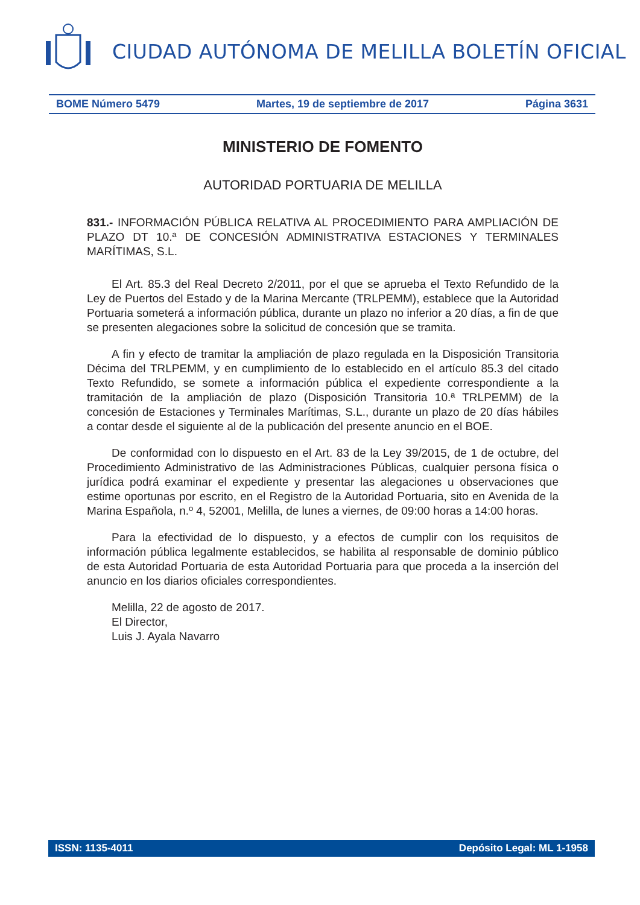CIUDAD AUTÓNOMA DE MELILLA BOLETÍN OFICIAL
BOME Número 5479 Martes, 19 de septiembre de 2017 Página 3631
MINISTERIO DE FOMENTO
AUTORIDAD PORTUARIA DE MELILLA
831.- INFORMACIÓN PÚBLICA RELATIVA AL PROCEDIMIENTO PARA AMPLIACIÓN DE PLAZO DT 10.ª DE CONCESIÓN ADMINISTRATIVA ESTACIONES Y TERMINALES MARÍTIMAS, S.L.
El Art. 85.3 del Real Decreto 2/2011, por el que se aprueba el Texto Refundido de la Ley de Puertos del Estado y de la Marina Mercante (TRLPEMM), establece que la Autoridad Portuaria someterá a información pública, durante un plazo no inferior a 20 días, a fin de que se presenten alegaciones sobre la solicitud de concesión que se tramita.
A fin y efecto de tramitar la ampliación de plazo regulada en la Disposición Transitoria Décima del TRLPEMM, y en cumplimiento de lo establecido en el artículo 85.3 del citado Texto Refundido, se somete a información pública el expediente correspondiente a la tramitación de la ampliación de plazo (Disposición Transitoria 10.ª TRLPEMM) de la concesión de Estaciones y Terminales Marítimas, S.L., durante un plazo de 20 días hábiles a contar desde el siguiente al de la publicación del presente anuncio en el BOE.
De conformidad con lo dispuesto en el Art. 83 de la Ley 39/2015, de 1 de octubre, del Procedimiento Administrativo de las Administraciones Públicas, cualquier persona física o jurídica podrá examinar el expediente y presentar las alegaciones u observaciones que estime oportunas por escrito, en el Registro de la Autoridad Portuaria, sito en Avenida de la Marina Española, n.º 4, 52001, Melilla, de lunes a viernes, de 09:00 horas a 14:00 horas.
Para la efectividad de lo dispuesto, y a efectos de cumplir con los requisitos de información pública legalmente establecidos, se habilita al responsable de dominio público de esta Autoridad Portuaria de esta Autoridad Portuaria para que proceda a la inserción del anuncio en los diarios oficiales correspondientes.
Melilla, 22 de agosto de 2017.
El Director,
Luis J. Ayala Navarro
ISSN: 1135-4011 Depósito Legal: ML 1-1958